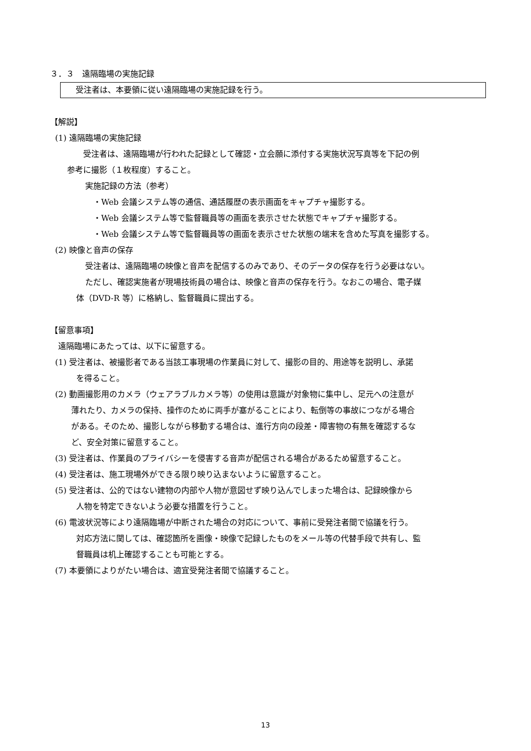３．３　遠隔臨場の実施記録
受注者は、本要領に従い遠隔臨場の実施記録を行う。
【解説】
(1) 遠隔臨場の実施記録
受注者は、遠隔臨場が行われた記録として確認・立会願に添付する実施状況写真等を下記の例
参考に撮影（１枚程度）すること。
実施記録の方法（参考）
・Web 会議システム等の通信、通話履歴の表示画面をキャプチャ撮影する。
・Web 会議システム等で監督職員等の画面を表示させた状態でキャプチャ撮影する。
・Web 会議システム等で監督職員等の画面を表示させた状態の端末を含めた写真を撮影する。
(2) 映像と音声の保存
受注者は、遠隔臨場の映像と音声を配信するのみであり、そのデータの保存を行う必要はない。
ただし、確認実施者が現場技術員の場合は、映像と音声の保存を行う。なおこの場合、電子媒
体（DVD-R 等）に格納し、監督職員に提出する。
【留意事項】
遠隔臨場にあたっては、以下に留意する。
(1) 受注者は、被撮影者である当該工事現場の作業員に対して、撮影の目的、用途等を説明し、承諾
を得ること。
(2) 動画撮影用のカメラ（ウェアラブルカメラ等）の使用は意識が対象物に集中し、足元への注意が
薄れたり、カメラの保持、操作のために両手が塞がることにより、転倒等の事故につながる場合
がある。そのため、撮影しながら移動する場合は、進行方向の段差・障害物の有無を確認するな
ど、安全対策に留意すること。
(3) 受注者は、作業員のプライバシーを侵害する音声が配信される場合があるため留意すること。
(4) 受注者は、施工現場外ができる限り映り込まないように留意すること。
(5) 受注者は、公的ではない建物の内部や人物が意図せず映り込んでしまった場合は、記録映像から
人物を特定できないよう必要な措置を行うこと。
(6) 電波状況等により遠隔臨場が中断された場合の対応について、事前に受発注者間で協議を行う。
対応方法に関しては、確認箇所を画像・映像で記録したものをメール等の代替手段で共有し、監
督職員は机上確認することも可能とする。
(7) 本要領によりがたい場合は、適宜受発注者間で協議すること。
13